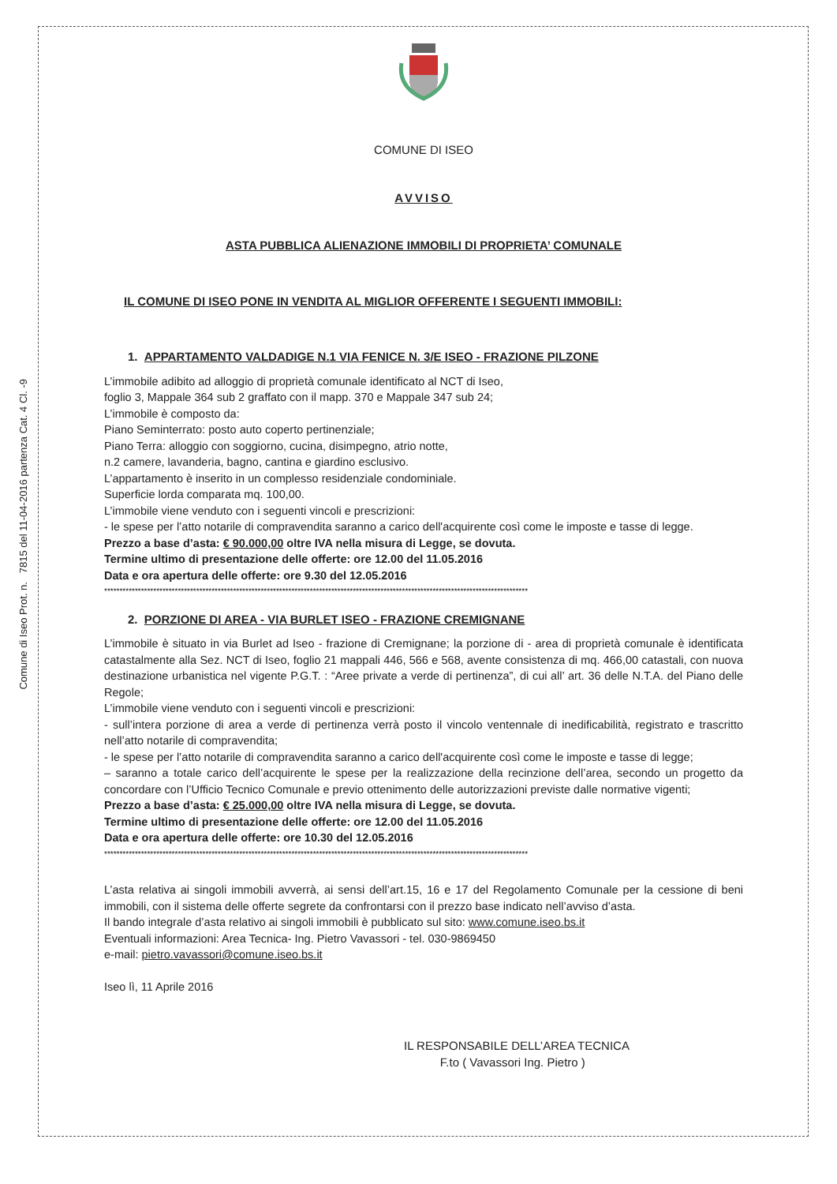Comune di Iseo Prot. n. 7815 del 11-04-2016 partenza Cat. 4 Cl. -9
COMUNE DI ISEO
AVVISO
ASTA PUBBLICA ALIENAZIONE IMMOBILI DI PROPRIETA’ COMUNALE
IL COMUNE DI ISEO PONE IN VENDITA AL MIGLIOR OFFERENTE I SEGUENTI IMMOBILI:
1. APPARTAMENTO VALDADIGE N.1 VIA FENICE N. 3/E ISEO - FRAZIONE PILZONE
L’immobile adibito ad alloggio di proprietà comunale identificato al NCT di Iseo,
foglio 3, Mappale 364 sub 2 graffato con il mapp. 370 e Mappale 347 sub 24;
L’immobile è composto da:
Piano Seminterrato: posto auto coperto pertinenziale;
Piano Terra: alloggio con soggiorno, cucina, disimpegno, atrio notte,
n.2 camere, lavanderia, bagno, cantina e giardino esclusivo.
L’appartamento è inserito in un complesso residenziale condominiale.
Superficie lorda comparata mq. 100,00.
L’immobile viene venduto con i seguenti vincoli e prescrizioni:
- le spese per l’atto notarile di compravendita saranno a carico dell'acquirente così come le imposte e tasse di legge.
Prezzo a base d’asta: € 90.000,00 oltre IVA nella misura di Legge, se dovuta.
Termine ultimo di presentazione delle offerte: ore 12.00 del 11.05.2016
Data e ora apertura delle offerte: ore 9.30 del 12.05.2016
******************************************************************************************************************************************
2. PORZIONE DI AREA - VIA BURLET ISEO - FRAZIONE CREMIGNANE
L’immobile è situato in via Burlet ad Iseo - frazione di Cremignane; la porzione di - area di proprietà comunale è identificata catastalmente alla Sez. NCT di Iseo, foglio 21 mappali 446, 566 e 568, avente consistenza di mq. 466,00 catastali, con nuova destinazione urbanistica nel vigente P.G.T. : “Aree private a verde di pertinenza”, di cui all’ art. 36 delle N.T.A. del Piano delle Regole;
L’immobile viene venduto con i seguenti vincoli e prescrizioni:
- sull’intera porzione di area a verde di pertinenza verrà posto il vincolo ventennale di inedificabilità, registrato e trascritto nell’atto notarile di compravendita;
- le spese per l’atto notarile di compravendita saranno a carico dell'acquirente così come le imposte e tasse di legge;
– saranno a totale carico dell’acquirente le spese per la realizzazione della recinzione dell’area, secondo un progetto da concordare con l’Ufficio Tecnico Comunale e previo ottenimento delle autorizzazioni previste dalle normative vigenti;
Prezzo a base d’asta: € 25.000,00 oltre IVA nella misura di Legge, se dovuta.
Termine ultimo di presentazione delle offerte: ore 12.00 del 11.05.2016
Data e ora apertura delle offerte: ore 10.30 del 12.05.2016
******************************************************************************************************************************************
L’asta relativa ai singoli immobili avverrà, ai sensi dell’art.15, 16 e 17 del Regolamento Comunale per la cessione di beni immobili, con il sistema delle offerte segrete da confrontarsi con il prezzo base indicato nell’avviso d’asta.
Il bando integrale d’asta relativo ai singoli immobili è pubblicato sul sito: www.comune.iseo.bs.it
Eventuali informazioni: Area Tecnica- Ing. Pietro Vavassori - tel. 030-9869450
e-mail: pietro.vavassori@comune.iseo.bs.it
Iseo lì, 11 Aprile 2016
IL RESPONSABILE DELL’AREA TECNICA
F.to ( Vavassori Ing. Pietro )